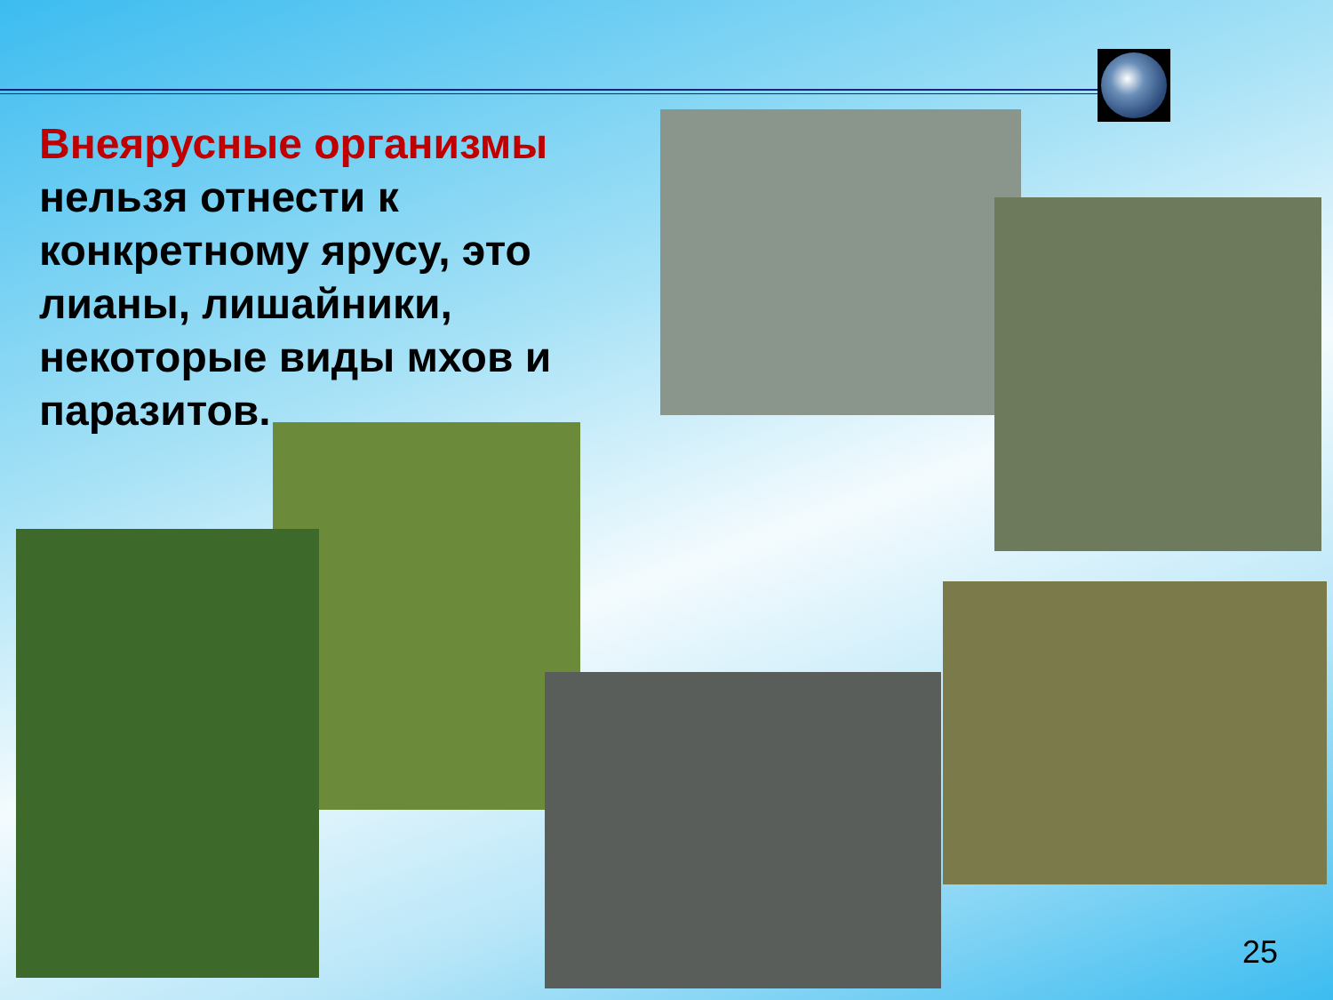Внеярусные организмы нельзя отнести к конкретному ярусу, это лианы, лишайники, некоторые виды мхов и паразитов.
25